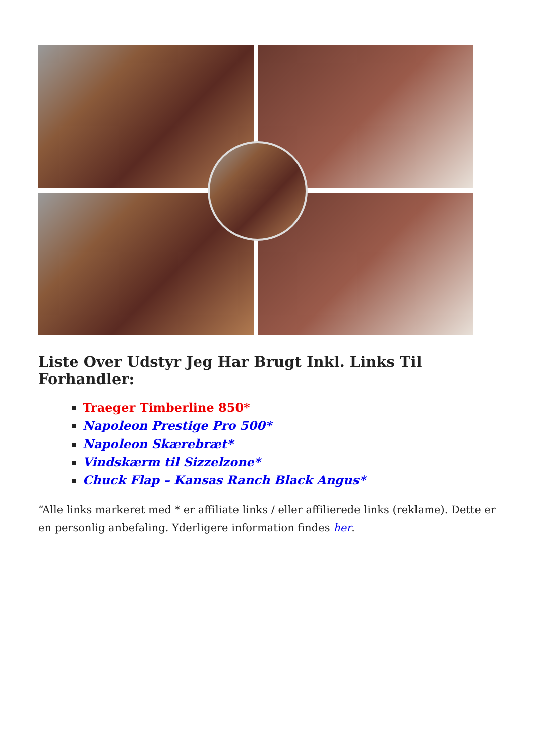Liste Over Udstyr Jeg Har Brugt Inkl. Links Til Forhandler:
Traeger Timberline 850*
Napoleon Prestige Pro 500*
Napoleon Skærebræt*
Vindskærm til Sizzelzone*
Chuck Flap – Kansas Ranch Black Angus*
“Alle links markeret med * er affiliate links / eller affilierede links (reklame). Dette er en personlig anbefaling. Yderligere information findes her.